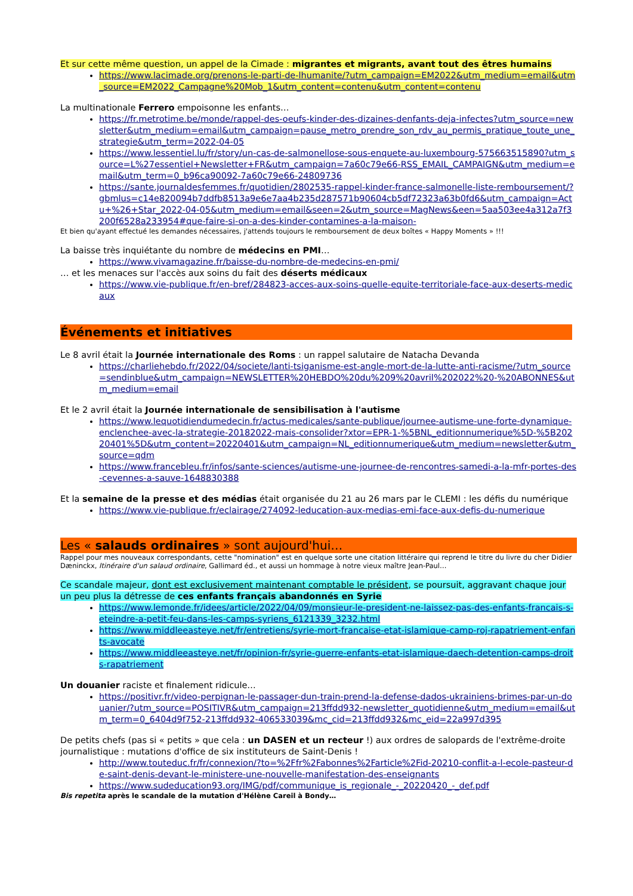Et sur cette même question, un appel de la Cimade : migrantes et migrants, avant tout des êtres humains
https://www.lacimade.org/prenons-le-parti-de-lhumanite/?utm_campaign=EM2022&utm_medium=email&utm_source=EM2022_Campagne%20Mob_1&utm_content=contenu&utm_content=contenu
La multinationale Ferrero empoisonne les enfants…
https://fr.metrotime.be/monde/rappel-des-oeufs-kinder-des-dizaines-denfants-deja-infectes?utm_source=newsletter&utm_medium=email&utm_campaign=pause_metro_prendre_son_rdv_au_permis_pratique_toute_une_strategie&utm_term=2022-04-05
https://www.lessentiel.lu/fr/story/un-cas-de-salmonellose-sous-enquete-au-luxembourg-575663515890?utm_source=L%27essentiel+Newsletter+FR&utm_campaign=7a60c79e66-RSS_EMAIL_CAMPAIGN&utm_medium=email&utm_term=0_b96ca90092-7a60c79e66-24809736
https://sante.journaldesfemmes.fr/quotidien/2802535-rappel-kinder-france-salmonelle-liste-remboursement/?gbmlus=c14e820094b7ddfb8513a9e6e7aa4b235d287571b90604cb5df72323a63b0fd6&utm_campaign=Actu+%26+Star_2022-04-05&utm_medium=email&seen=2&utm_source=MagNews&een=5aa503ee4a312a7f3200f6528a233954#que-faire-si-on-a-des-kinder-contamines-a-la-maison-
Et bien qu'ayant effectué les demandes nécessaires, j'attends toujours le remboursement de deux boîtes « Happy Moments » !!!
La baisse très inquiétante du nombre de médecins en PMI…
https://www.vivamagazine.fr/baisse-du-nombre-de-medecins-en-pmi/
… et les menaces sur l'accès aux soins du fait des déserts médicaux
https://www.vie-publique.fr/en-bref/284823-acces-aux-soins-quelle-equite-territoriale-face-aux-deserts-medicaux
Événements et initiatives
Le 8 avril était la Journée internationale des Roms : un rappel salutaire de Natacha Devanda
https://charliehebdo.fr/2022/04/societe/lanti-tsiganisme-est-angle-mort-de-la-lutte-anti-racisme/?utm_source=sendinblue&utm_campaign=NEWSLETTER%20HEBDO%20du%209%20avril%202022%20-%20ABONNES&utm_medium=email
Et le 2 avril était la Journée internationale de sensibilisation à l'autisme
https://www.lequotidiendumedecin.fr/actus-medicales/sante-publique/journee-autisme-une-forte-dynamique-enclenchee-avec-la-strategie-20182022-mais-consolider?xtor=EPR-1-%5BNL_editionnumerique%5D-%5B20220401%5D&utm_content=20220401&utm_campaign=NL_editionnumerique&utm_medium=newsletter&utm_source=qdm
https://www.francebleu.fr/infos/sante-sciences/autisme-une-journee-de-rencontres-samedi-a-la-mfr-portes-des-cevennes-a-sauve-1648830388
Et la semaine de la presse et des médias était organisée du 21 au 26 mars par le CLEMI : les défis du numérique
https://www.vie-publique.fr/eclairage/274092-leducation-aux-medias-emi-face-aux-defis-du-numerique
Les « salauds ordinaires » sont aujourd'hui…
Rappel pour mes nouveaux correspondants, cette "nomination" est en quelque sorte une citation littéraire qui reprend le titre du livre du cher Didier Dæninckx, Itinéraire d'un salaud ordinaire, Gallimard éd., et aussi un hommage à notre vieux maître Jean-Paul…
Ce scandale majeur, dont est exclusivement maintenant comptable le président, se poursuit, aggravant chaque jour un peu plus la détresse de ces enfants français abandonnés en Syrie
https://www.lemonde.fr/idees/article/2022/04/09/monsieur-le-president-ne-laissez-pas-des-enfants-francais-s-eteindre-a-petit-feu-dans-les-camps-syriens_6121339_3232.html
https://www.middleeasteye.net/fr/entretiens/syrie-mort-francaise-etat-islamique-camp-roj-rapatriement-enfants-avocate
https://www.middleeasteye.net/fr/opinion-fr/syrie-guerre-enfants-etat-islamique-daech-detention-camps-droits-rapatriement
Un douanier raciste et finalement ridicule…
https://positivr.fr/video-perpignan-le-passager-dun-train-prend-la-defense-dados-ukrainiens-brimes-par-un-douanier/?utm_source=POSITIVR&utm_campaign=213ffdd932-newsletter_quotidienne&utm_medium=email&utm_term=0_6404d9f752-213ffdd932-406533039&mc_cid=213ffdd932&mc_eid=22a997d395
De petits chefs (pas si « petits » que cela : un DASEN et un recteur !) aux ordres de salopards de l'extrême-droite journalistique : mutations d'office de six instituteurs de Saint-Denis !
http://www.touteduc.fr/fr/connexion/?to=%2Ffr%2Fabonnes%2Farticle%2Fid-20210-conflit-a-l-ecole-pasteur-de-saint-denis-devant-le-ministere-une-nouvelle-manifestation-des-enseignants
https://www.sudeducation93.org/IMG/pdf/communique_is_regionale_-_20220420_-_def.pdf
Bis repetita après le scandale de la mutation d'Hélène Careil à Bondy…